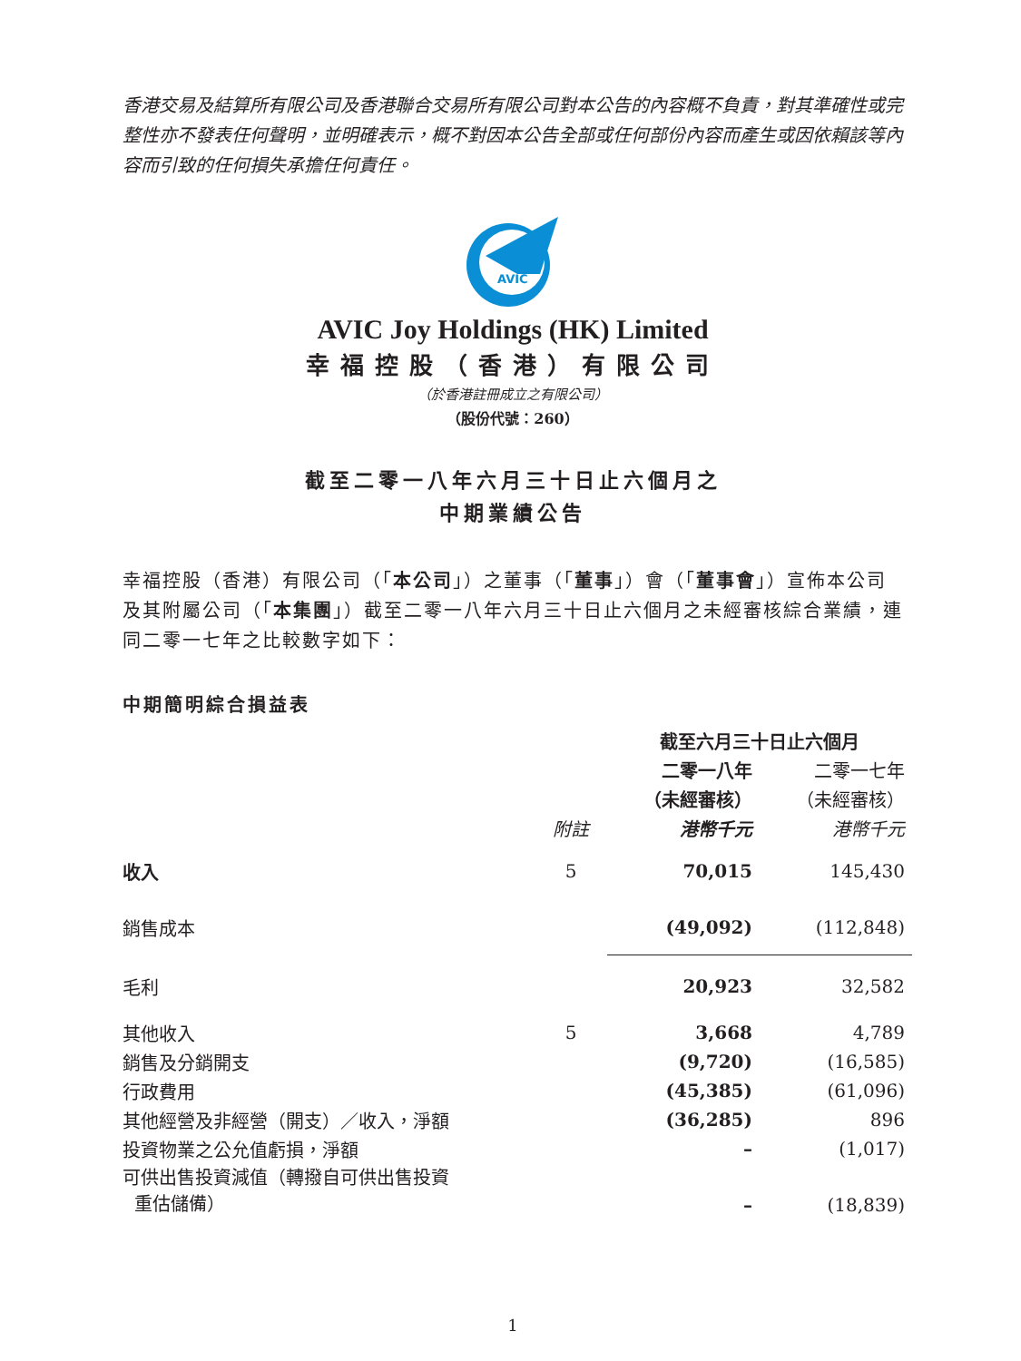香港交易及結算所有限公司及香港聯合交易所有限公司對本公告的內容概不負責，對其準確性或完整性亦不發表任何聲明，並明確表示，概不對因本公告全部或任何部份內容而產生或因依賴該等內容而引致的任何損失承擔任何責任。
AVIC
AVIC Joy Holdings (HK) Limited
幸福控股（香港）有限公司
（於香港註冊成立之有限公司）
（股份代號：260）
截至二零一八年六月三十日止六個月之
中期業績公告
幸福控股（香港）有限公司（「本公司」）之董事（「董事」）會（「董事會」）宣佈本公司及其附屬公司（「本集團」）截至二零一八年六月三十日止六個月之未經審核綜合業績，連同二零一七年之比較數字如下：
中期簡明綜合損益表
| | | 截至六月三十日止六個月 | |
| --- | --- | --- | --- |
| | | 二零一八年 | 二零一七年 |
| | | （未經審核） | （未經審核） |
| | 附註 | 港幣千元 | 港幣千元 |
| 收入 | 5 | 70,015 | 145,430 |
| 銷售成本 | | (49,092) | (112,848) |
| 毛利 | | 20,923 | 32,582 |
| 其他收入 | 5 | 3,668 | 4,789 |
| 銷售及分銷開支 | | (9,720) | (16,585) |
| 行政費用 | | (45,385) | (61,096) |
| 其他經營及非經營（開支）／收入，淨額 | | (36,285) | 896 |
| 投資物業之公允值虧損，淨額 | | – | (1,017) |
| 可供出售投資減值（轉撥自可供出售投資 重估儲備） | | – | (18,839) |
1